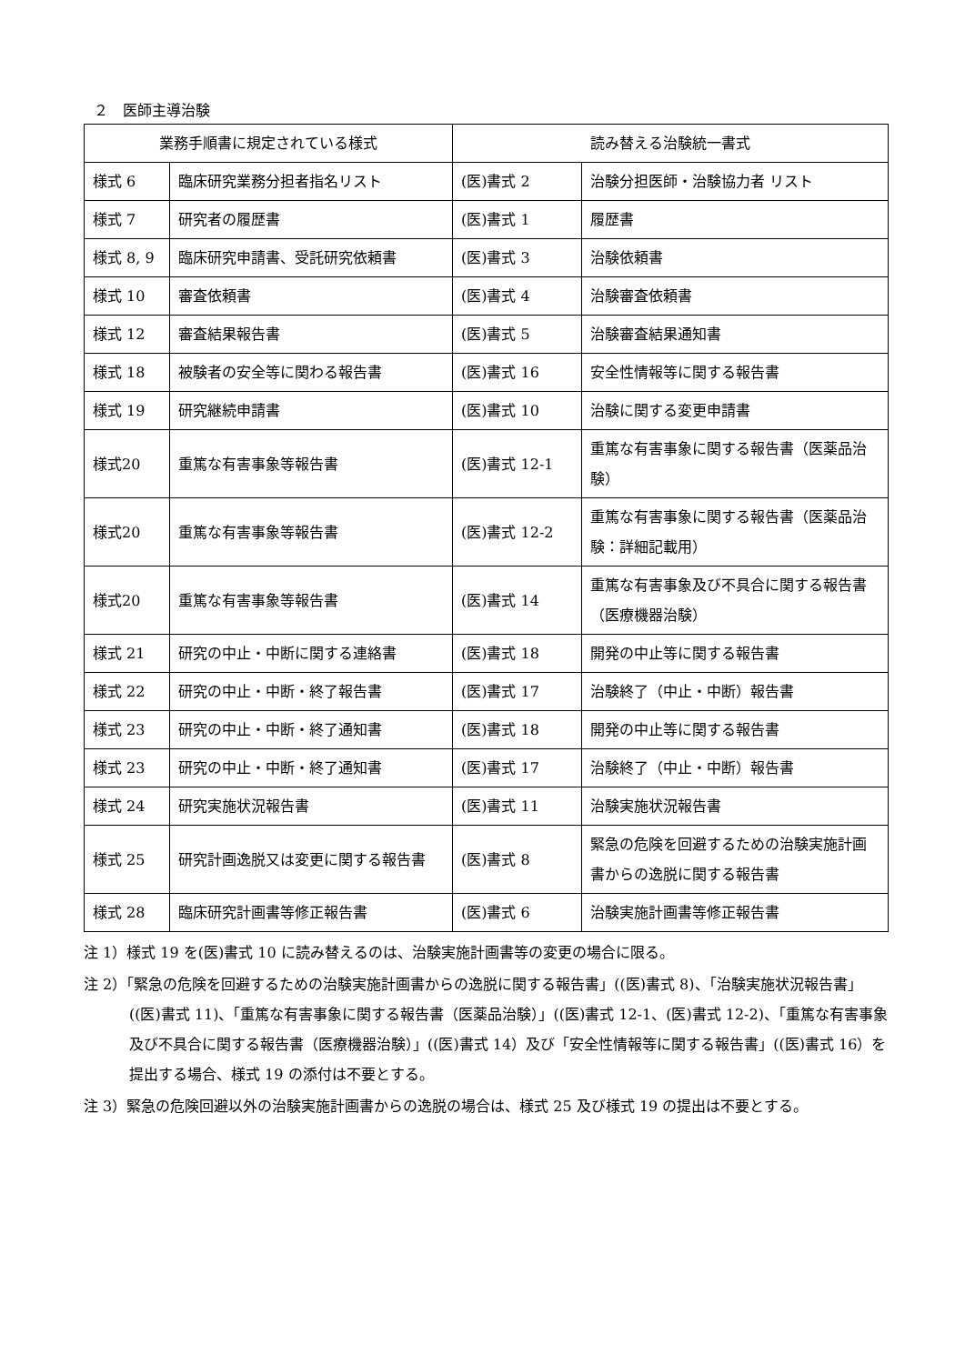２　医師主導治験
| 業務手順書に規定されている様式 | | 読み替える治験統一書式 | |
| --- | --- | --- | --- |
| 様式 6 | 臨床研究業務分担者指名リスト | (医)書式 2 | 治験分担医師・治験協力者 リスト |
| 様式 7 | 研究者の履歴書 | (医)書式 1 | 履歴書 |
| 様式 8, 9 | 臨床研究申請書、受託研究依頼書 | (医)書式 3 | 治験依頼書 |
| 様式 10 | 審査依頼書 | (医)書式 4 | 治験審査依頼書 |
| 様式 12 | 審査結果報告書 | (医)書式 5 | 治験審査結果通知書 |
| 様式 18 | 被験者の安全等に関わる報告書 | (医)書式 16 | 安全性情報等に関する報告書 |
| 様式 19 | 研究継続申請書 | (医)書式 10 | 治験に関する変更申請書 |
| 様式20 | 重篤な有害事象等報告書 | (医)書式 12-1 | 重篤な有害事象に関する報告書（医薬品治験） |
| 様式20 | 重篤な有害事象等報告書 | (医)書式 12-2 | 重篤な有害事象に関する報告書（医薬品治験：詳細記載用） |
| 様式20 | 重篤な有害事象等報告書 | (医)書式 14 | 重篤な有害事象及び不具合に関する報告書（医療機器治験） |
| 様式 21 | 研究の中止・中断に関する連絡書 | (医)書式 18 | 開発の中止等に関する報告書 |
| 様式 22 | 研究の中止・中断・終了報告書 | (医)書式 17 | 治験終了（中止・中断）報告書 |
| 様式 23 | 研究の中止・中断・終了通知書 | (医)書式 18 | 開発の中止等に関する報告書 |
| 様式 23 | 研究の中止・中断・終了通知書 | (医)書式 17 | 治験終了（中止・中断）報告書 |
| 様式 24 | 研究実施状況報告書 | (医)書式 11 | 治験実施状況報告書 |
| 様式 25 | 研究計画逸脱又は変更に関する報告書 | (医)書式 8 | 緊急の危険を回避するための治験実施計画書からの逸脱に関する報告書 |
| 様式 28 | 臨床研究計画書等修正報告書 | (医)書式 6 | 治験実施計画書等修正報告書 |
注 1）様式 19 を(医)書式 10 に読み替えるのは、治験実施計画書等の変更の場合に限る。
注 2）「緊急の危険を回避するための治験実施計画書からの逸脱に関する報告書」((医)書式 8)、「治験実施状況報告書」((医)書式 11)、「重篤な有害事象に関する報告書（医薬品治験）」((医)書式 12-1、(医)書式 12-2)、「重篤な有害事象及び不具合に関する報告書（医療機器治験）」((医)書式 14）及び「安全性情報等に関する報告書」((医)書式 16）を提出する場合、様式 19 の添付は不要とする。
注 3）緊急の危険回避以外の治験実施計画書からの逸脱の場合は、様式 25 及び様式 19 の提出は不要とする。